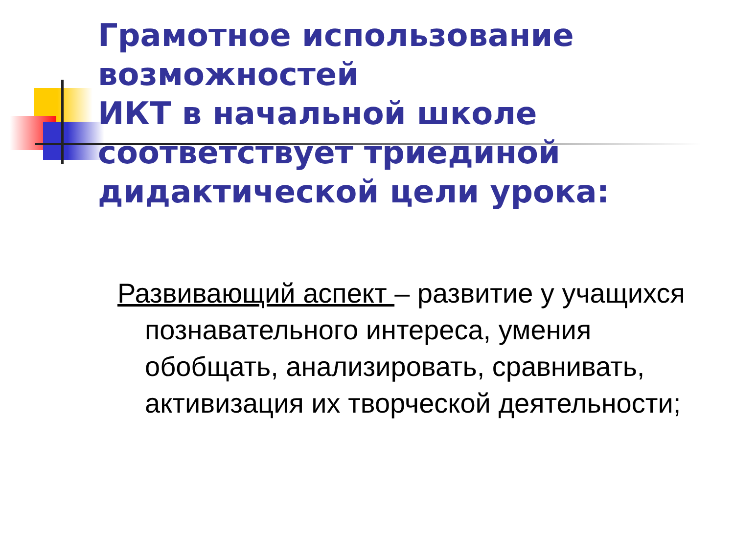Грамотное использование возможностей
ИКТ в начальной школе соответствует триединой дидактической цели урока:
Развивающий аспект – развитие у учащихся познавательного интереса, умения обобщать, анализировать, сравнивать, активизация их творческой деятельности;